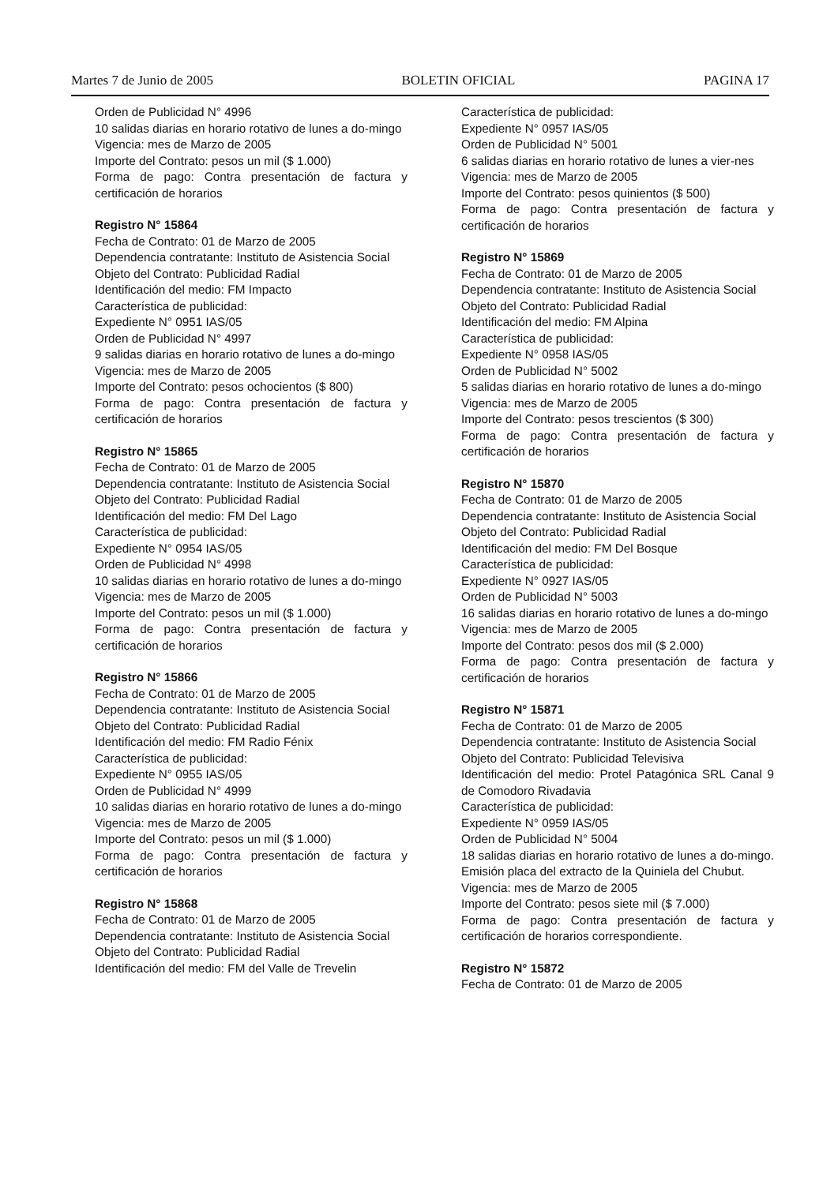Martes 7 de Junio de 2005 BOLETIN OFICIAL PAGINA 17
Orden de Publicidad N° 4996
10 salidas diarias en horario rotativo de lunes a do-mingo
Vigencia: mes de Marzo de 2005
Importe del Contrato: pesos un mil ($ 1.000)
Forma de pago: Contra presentación de factura y certificación de horarios
Registro N° 15864
Fecha de Contrato: 01 de Marzo de 2005
Dependencia contratante: Instituto de Asistencia Social
Objeto del Contrato: Publicidad Radial
Identificación del medio: FM Impacto
Característica de publicidad:
Expediente N° 0951 IAS/05
Orden de Publicidad N° 4997
9 salidas diarias en horario rotativo de lunes a do-mingo
Vigencia: mes de Marzo de 2005
Importe del Contrato: pesos ochocientos ($ 800)
Forma de pago: Contra presentación de factura y certificación de horarios
Registro N° 15865
Fecha de Contrato: 01 de Marzo de 2005
Dependencia contratante: Instituto de Asistencia Social
Objeto del Contrato: Publicidad Radial
Identificación del medio: FM Del Lago
Característica de publicidad:
Expediente N° 0954 IAS/05
Orden de Publicidad N° 4998
10 salidas diarias en horario rotativo de lunes a do-mingo
Vigencia: mes de Marzo de 2005
Importe del Contrato: pesos un mil ($ 1.000)
Forma de pago: Contra presentación de factura y certificación de horarios
Registro N° 15866
Fecha de Contrato: 01 de Marzo de 2005
Dependencia contratante: Instituto de Asistencia Social
Objeto del Contrato: Publicidad Radial
Identificación del medio: FM Radio Fénix
Característica de publicidad:
Expediente N° 0955 IAS/05
Orden de Publicidad N° 4999
10 salidas diarias en horario rotativo de lunes a do-mingo
Vigencia: mes de Marzo de 2005
Importe del Contrato: pesos un mil ($ 1.000)
Forma de pago: Contra presentación de factura y certificación de horarios
Registro N° 15868
Fecha de Contrato: 01 de Marzo de 2005
Dependencia contratante: Instituto de Asistencia Social
Objeto del Contrato: Publicidad Radial
Identificación del medio: FM del Valle de Trevelin
Característica de publicidad:
Expediente N° 0957 IAS/05
Orden de Publicidad N° 5001
6 salidas diarias en horario rotativo de lunes a vier-nes
Vigencia: mes de Marzo de 2005
Importe del Contrato: pesos quinientos ($ 500)
Forma de pago: Contra presentación de factura y certificación de horarios
Registro N° 15869
Fecha de Contrato: 01 de Marzo de 2005
Dependencia contratante: Instituto de Asistencia Social
Objeto del Contrato: Publicidad Radial
Identificación del medio: FM Alpina
Característica de publicidad:
Expediente N° 0958 IAS/05
Orden de Publicidad N° 5002
5 salidas diarias en horario rotativo de lunes a do-mingo
Vigencia: mes de Marzo de 2005
Importe del Contrato: pesos trescientos ($ 300)
Forma de pago: Contra presentación de factura y certificación de horarios
Registro N° 15870
Fecha de Contrato: 01 de Marzo de 2005
Dependencia contratante: Instituto de Asistencia Social
Objeto del Contrato: Publicidad Radial
Identificación del medio: FM Del Bosque
Característica de publicidad:
Expediente N° 0927 IAS/05
Orden de Publicidad N° 5003
16 salidas diarias en horario rotativo de lunes a do-mingo
Vigencia: mes de Marzo de 2005
Importe del Contrato: pesos dos mil ($ 2.000)
Forma de pago: Contra presentación de factura y certificación de horarios
Registro N° 15871
Fecha de Contrato: 01 de Marzo de 2005
Dependencia contratante: Instituto de Asistencia Social
Objeto del Contrato: Publicidad Televisiva
Identificación del medio: Protel Patagónica SRL Canal 9 de Comodoro Rivadavia
Característica de publicidad:
Expediente N° 0959 IAS/05
Orden de Publicidad N° 5004
18 salidas diarias en horario rotativo de lunes a do-mingo. Emisión placa del extracto de la Quiniela del Chubut.
Vigencia: mes de Marzo de 2005
Importe del Contrato: pesos siete mil ($ 7.000)
Forma de pago: Contra presentación de factura y certificación de horarios correspondiente.
Registro N° 15872
Fecha de Contrato: 01 de Marzo de 2005